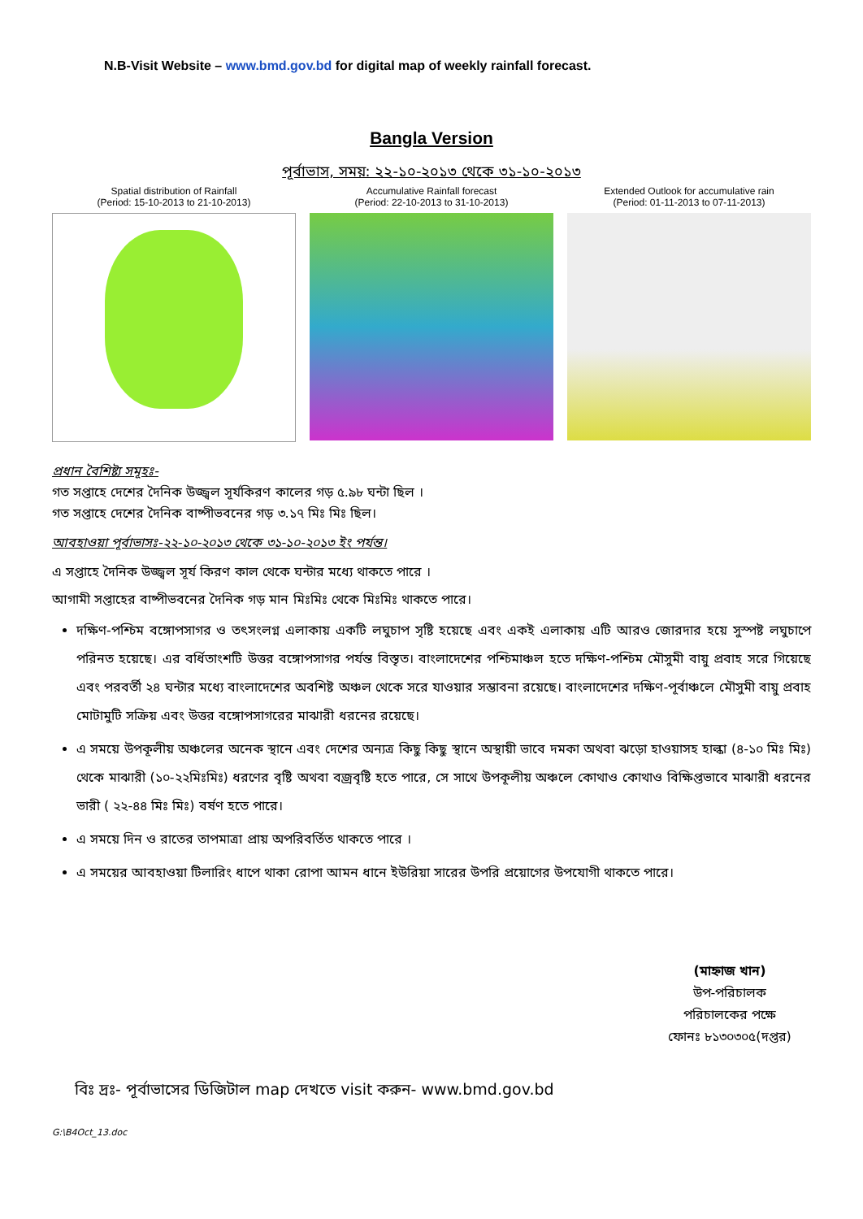N.B-Visit Website – www.bmd.gov.bd for digital map of weekly rainfall forecast.
Bangla Version
পূর্বাভাস, সময়: ২২-১০-২০১৩ থেকে ৩১-১০-২০১৩
Spatial distribution of Rainfall
(Period: 15-10-2013 to 21-10-2013)
Accumulative Rainfall forecast
(Period: 22-10-2013 to 31-10-2013)
Extended Outlook for accumulative rain
(Period: 01-11-2013 to 07-11-2013)
প্রধান বৈশিষ্ট্য সমূহঃ-
গত সপ্তাহে দেশের দৈনিক উজ্জ্বল সূর্যকিরণ কালের গড় ৫.৯৮ ঘন্টা ছিল ।
গত সপ্তাহে দেশের দৈনিক বাষ্পীভবনের গড় ৩.১৭ মিঃ মিঃ ছিল।
আবহাওয়া পূর্বাভাসঃ-২২-১০-২০১৩ থেকে ৩১-১০-২০১৩ ইং পর্যন্ত।
এ সপ্তাহে দৈনিক উজ্জ্বল সূর্য কিরণ কাল থেকে ঘন্টার মধ্যে থাকতে পারে ।
আগামী সপ্তাহের বাষ্পীভবনের দৈনিক গড় মান মিঃমিঃ থেকে মিঃমিঃ থাকতে পারে।
দক্ষিণ-পশ্চিম বঙ্গোপসাগর ও তৎসংলগ্ন এলাকায় একটি লঘুচাপ সৃষ্টি হয়েছে এবং একই এলাকায় এটি আরও জোরদার হয়ে সুস্পষ্ট লঘুচাপে পরিনত হয়েছে। এর বর্ধিতাংশটি উত্তর বঙ্গোপসাগর পর্যন্ত বিস্তৃত। বাংলাদেশের পশ্চিমাঞ্চল হতে দক্ষিণ-পশ্চিম মৌসুমী বায়ু প্রবাহ সরে গিয়েছে এবং পরবর্তী ২৪ ঘন্টার মধ্যে বাংলাদেশের অবশিষ্ট অঞ্চল থেকে সরে যাওয়ার সম্ভাবনা রয়েছে। বাংলাদেশের দক্ষিণ-পূর্বাঞ্চলে মৌসুমী বায়ু প্রবাহ মোটামুটি সক্রিয় এবং উত্তর বঙ্গোপসাগরের মাঝারী ধরনের রয়েছে।
এ সময়ে উপকূলীয় অঞ্চলের অনেক স্থানে এবং দেশের অন্যত্র কিছু কিছু স্থানে অস্থায়ী ভাবে দমকা অথবা ঝড়ো হাওয়াসহ হাল্কা (৪-১০ মিঃ মিঃ) থেকে মাঝারী (১০-২২মিঃমিঃ) ধরণের বৃষ্টি অথবা বজ্রবৃষ্টি হতে পারে, সে সাথে উপকূলীয় অঞ্চলে কোথাও কোথাও বিক্ষিপ্তভাবে মাঝারী ধরনের ভারী ( ২২-৪৪ মিঃ মিঃ) বর্ষণ হতে পারে।
এ সময়ে দিন ও রাতের তাপমাত্রা প্রায় অপরিবর্তিত থাকতে পারে ।
এ সময়ের আবহাওয়া টিলারিং ধাপে থাকা রোপা আমন ধানে ইউরিয়া সারের উপরি প্রয়োগের উপযোগী থাকতে পারে।
(মাহ্নাজ খান)
উপ-পরিচালক
পরিচালকের পক্ষে
ফোনঃ ৮১৩০৩০৫(দপ্তর)
বিঃ দ্রঃ- পূর্বাভাসের ডিজিটাল map দেখতে visit করুন- www.bmd.gov.bd
G:\B4Oct_13.doc